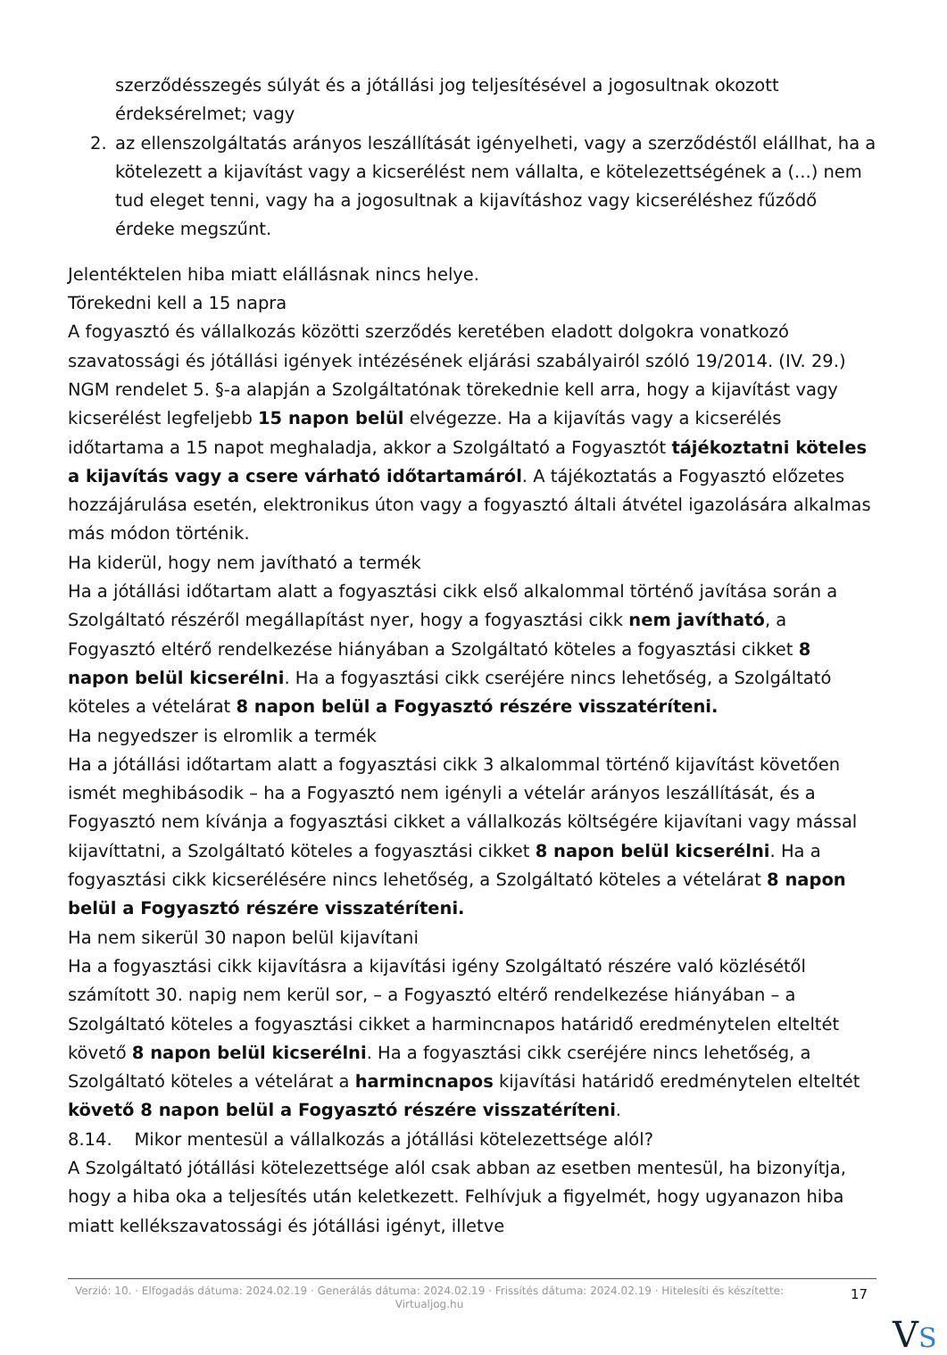szerződésszegés súlyát és a jótállási jog teljesítésével a jogosultnak okozott érdeksérelmet; vagy
2. az ellenszolgáltatás arányos leszállítását igényelheti, vagy a szerződéstől elállhat, ha a kötelezett a kijavítást vagy a kicserélést nem vállalta, e kötelezettségének a (...) nem tud eleget tenni, vagy ha a jogosultnak a kijavításhoz vagy kicseréléshez fűződő érdeke megszűnt.
Jelentéktelen hiba miatt elállásnak nincs helye.
Törekedni kell a 15 napra
A fogyasztó és vállalkozás közötti szerződés keretében eladott dolgokra vonatkozó szavatossági és jótállási igények intézésének eljárási szabályairól szóló 19/2014. (IV. 29.) NGM rendelet 5. §-a alapján a Szolgáltatónak törekednie kell arra, hogy a kijavítást vagy kicserélést legfeljebb 15 napon belül elvégezze. Ha a kijavítás vagy a kicserélés időtartama a 15 napot meghaladja, akkor a Szolgáltató a Fogyasztót tájékoztatni köteles a kijavítás vagy a csere várható időtartamáról. A tájékoztatás a Fogyasztó előzetes hozzájárulása esetén, elektronikus úton vagy a fogyasztó általi átvétel igazolására alkalmas más módon történik.
Ha kiderül, hogy nem javítható a termék
Ha a jótállási időtartam alatt a fogyasztási cikk első alkalommal történő javítása során a Szolgáltató részéről megállapítást nyer, hogy a fogyasztási cikk nem javítható, a Fogyasztó eltérő rendelkezése hiányában a Szolgáltató köteles a fogyasztási cikket 8 napon belül kicserélni. Ha a fogyasztási cikk cseréjére nincs lehetőség, a Szolgáltató köteles a vételárat 8 napon belül a Fogyasztó részére visszatéríteni.
Ha negyedszer is elromlik a termék
Ha a jótállási időtartam alatt a fogyasztási cikk 3 alkalommal történő kijavítást követően ismét meghibásodik – ha a Fogyasztó nem igényli a vételár arányos leszállítását, és a Fogyasztó nem kívánja a fogyasztási cikket a vállalkozás költségére kijavítani vagy mással kijavíttatni, a Szolgáltató köteles a fogyasztási cikket 8 napon belül kicserélni. Ha a fogyasztási cikk kicserélésére nincs lehetőség, a Szolgáltató köteles a vételárat 8 napon belül a Fogyasztó részére visszatéríteni.
Ha nem sikerül 30 napon belül kijavítani
Ha a fogyasztási cikk kijavításra a kijavítási igény Szolgáltató részére való közlésétől számított 30. napig nem kerül sor, – a Fogyasztó eltérő rendelkezése hiányában – a Szolgáltató köteles a fogyasztási cikket a harmincnapos határidő eredménytelen elteltét követő 8 napon belül kicserélni. Ha a fogyasztási cikk cseréjére nincs lehetőség, a Szolgáltató köteles a vételárat a harmincnapos kijavítási határidő eredménytelen elteltét követő 8 napon belül a Fogyasztó részére visszatéríteni.
8.14. Mikor mentesül a vállalkozás a jótállási kötelezettsége alól?
A Szolgáltató jótállási kötelezettsége alól csak abban az esetben mentesül, ha bizonyítja, hogy a hiba oka a teljesítés után keletkezett. Felhívjuk a figyelmét, hogy ugyanazon hiba miatt kellékszavatossági és jótállási igényt, illetve
Verzió: 10. · Elfogadás dátuma: 2024.02.19 · Generálás dátuma: 2024.02.19 · Frissítés dátuma: 2024.02.19 · Hitelesíti és készítette: Virtualjog.hu
17
VS